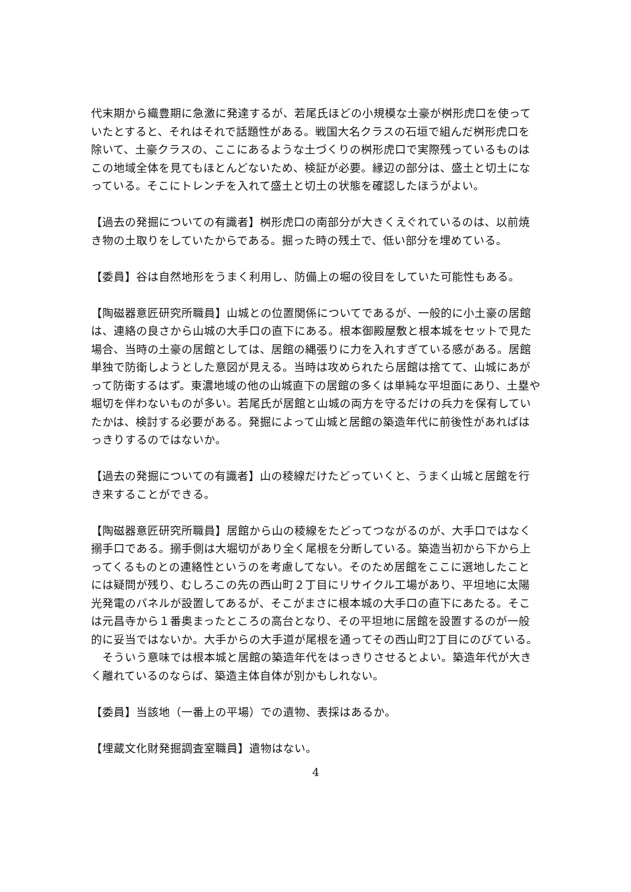代末期から織豊期に急激に発達するが、若尾氏ほどの小規模な土豪が桝形虎口を使っていたとすると、それはそれで話題性がある。戦国大名クラスの石垣で組んだ桝形虎口を除いて、土豪クラスの、ここにあるような土づくりの桝形虎口で実際残っているものはこの地域全体を見てもほとんどないため、検証が必要。縁辺の部分は、盛土と切土になっている。そこにトレンチを入れて盛土と切土の状態を確認したほうがよい。
【過去の発掘についての有識者】桝形虎口の南部分が大きくえぐれているのは、以前焼き物の土取りをしていたからである。掘った時の残土で、低い部分を埋めている。
【委員】谷は自然地形をうまく利用し、防備上の堀の役目をしていた可能性もある。
【陶磁器意匠研究所職員】山城との位置関係についてであるが、一般的に小土豪の居館は、連絡の良さから山城の大手口の直下にある。根本御殿屋敷と根本城をセットで見た場合、当時の土豪の居館としては、居館の縄張りに力を入れすぎている感がある。居館単独で防衛しようとした意図が見える。当時は攻められたら居館は捨てて、山城にあがって防衛するはず。東濃地域の他の山城直下の居館の多くは単純な平坦面にあり、土塁や堀切を伴わないものが多い。若尾氏が居館と山城の両方を守るだけの兵力を保有していたかは、検討する必要がある。発掘によって山城と居館の築造年代に前後性があればはっきりするのではないか。
【過去の発掘についての有識者】山の稜線だけたどっていくと、うまく山城と居館を行き来することができる。
【陶磁器意匠研究所職員】居館から山の稜線をたどってつながるのが、大手口ではなく搦手口である。搦手側は大堀切があり全く尾根を分断している。築造当初から下から上ってくるものとの連絡性というのを考慮してない。そのため居館をここに選地したことには疑問が残り、むしろこの先の西山町２丁目にリサイクル工場があり、平坦地に太陽光発電のパネルが設置してあるが、そこがまさに根本城の大手口の直下にあたる。そこは元昌寺から１番奥まったところの高台となり、その平坦地に居館を設置するのが一般的に妥当ではないか。大手からの大手道が尾根を通ってその西山町2丁目にのびている。
　そういう意味では根本城と居館の築造年代をはっきりさせるとよい。築造年代が大きく離れているのならば、築造主体自体が別かもしれない。
【委員】当該地（一番上の平場）での遺物、表採はあるか。
【埋蔵文化財発掘調査室職員】遺物はない。
4